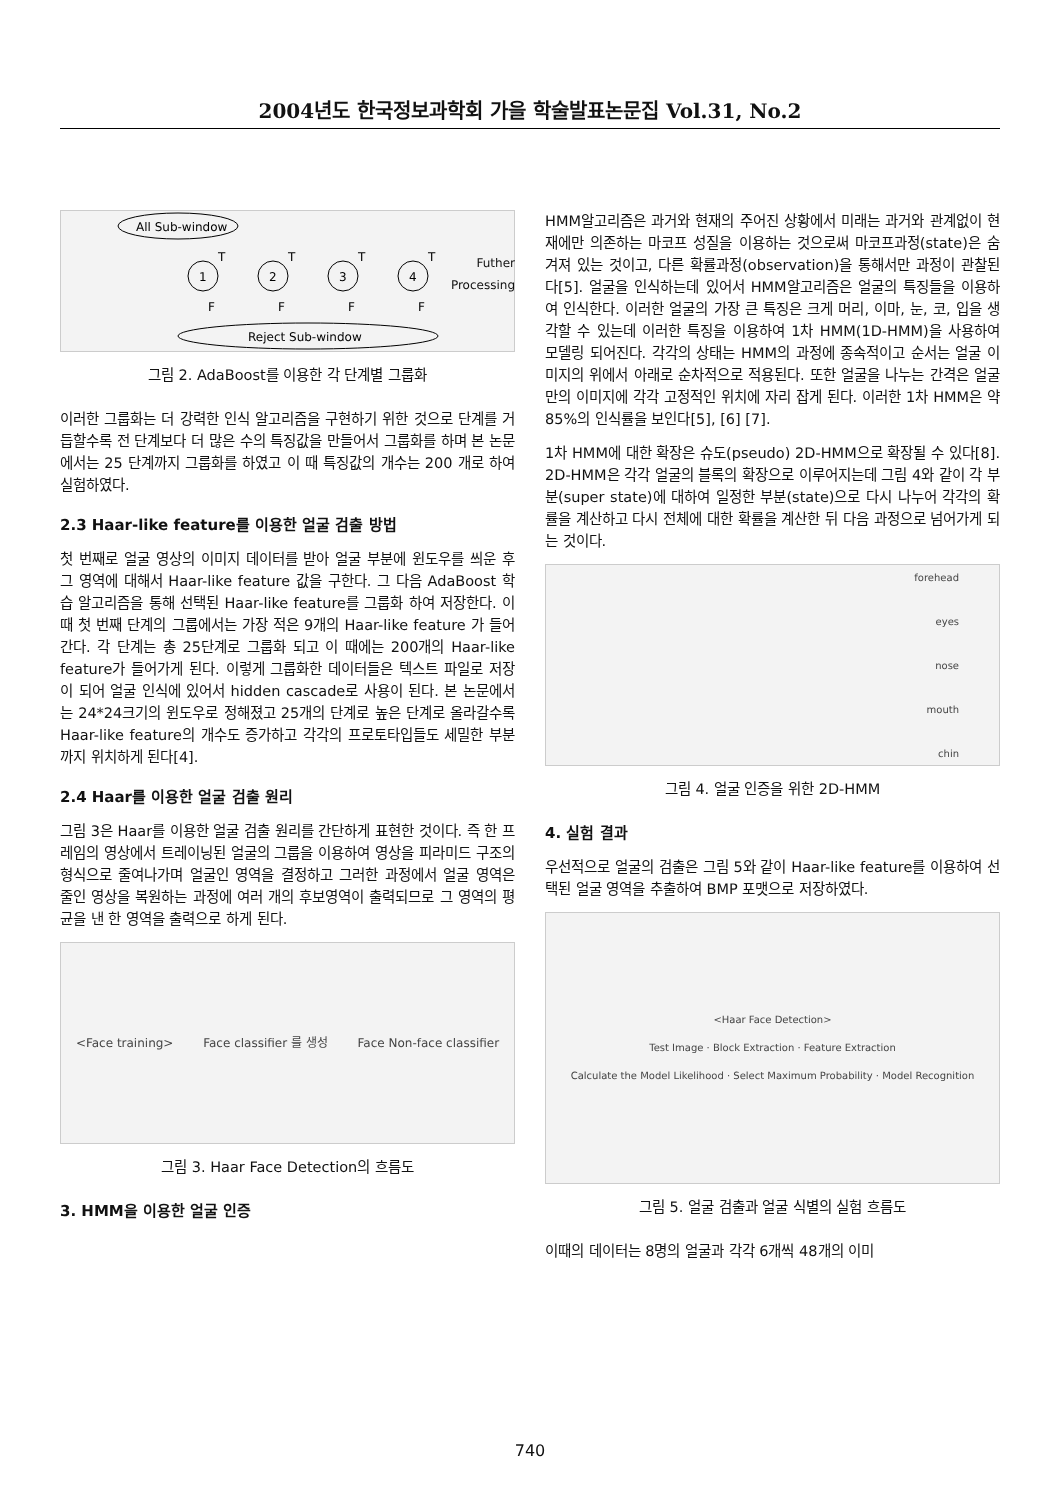2004년도 한국정보과학회 가을 학술발표논문집 Vol.31, No.2
All Sub-window
1
2
3
4
T
T
T
T
F
F
F
F
Reject Sub-window
Futher
Processing
그림 2. AdaBoost를 이용한 각 단계별 그룹화
이러한 그룹화는 더 강력한 인식 알고리즘을 구현하기 위한 것으로 단계를 거듭할수록 전 단계보다 더 많은 수의 특징값을 만들어서 그룹화를 하며 본 논문에서는 25 단계까지 그룹화를 하였고 이 때 특징값의 개수는 200 개로 하여 실험하였다.
2.3 Haar-like feature를 이용한 얼굴 검출 방법
첫 번째로 얼굴 영상의 이미지 데이터를 받아 얼굴 부분에 윈도우를 씌운 후 그 영역에 대해서 Haar-like feature 값을 구한다. 그 다음 AdaBoost 학습 알고리즘을 통해 선택된 Haar-like feature를 그룹화 하여 저장한다. 이 때 첫 번째 단계의 그룹에서는 가장 적은 9개의 Haar-like feature 가 들어간다. 각 단계는 총 25단계로 그룹화 되고 이 때에는 200개의 Haar-like feature가 들어가게 된다. 이렇게 그룹화한 데이터들은 텍스트 파일로 저장이 되어 얼굴 인식에 있어서 hidden cascade로 사용이 된다. 본 논문에서는 24*24크기의 윈도우로 정해졌고 25개의 단계로 높은 단계로 올라갈수록 Haar-like feature의 개수도 증가하고 각각의 프로토타입들도 세밀한 부분까지 위치하게 된다[4].
2.4 Haar를 이용한 얼굴 검출 원리
그림 3은 Haar를 이용한 얼굴 검출 원리를 간단하게 표현한 것이다. 즉 한 프레임의 영상에서 트레이닝된 얼굴의 그룹을 이용하여 영상을 피라미드 구조의 형식으로 줄여나가며 얼굴인 영역을 결정하고 그러한 과정에서 얼굴 영역은 줄인 영상을 복원하는 과정에 여러 개의 후보영역이 출력되므로 그 영역의 평균을 낸 한 영역을 출력으로 하게 된다.
<Face training> Face classifier 를 생성 Face Non-face classifier
그림 3. Haar Face Detection의 흐름도
3. HMM을 이용한 얼굴 인증
HMM알고리즘은 과거와 현재의 주어진 상황에서 미래는 과거와 관계없이 현재에만 의존하는 마코프 성질을 이용하는 것으로써 마코프과정(state)은 숨겨져 있는 것이고, 다른 확률과정(observation)을 통해서만 과정이 관찰된다[5]. 얼굴을 인식하는데 있어서 HMM알고리즘은 얼굴의 특징들을 이용하여 인식한다. 이러한 얼굴의 가장 큰 특징은 크게 머리, 이마, 눈, 코, 입을 생각할 수 있는데 이러한 특징을 이용하여 1차 HMM(1D-HMM)을 사용하여 모델링 되어진다. 각각의 상태는 HMM의 과정에 종속적이고 순서는 얼굴 이미지의 위에서 아래로 순차적으로 적용된다. 또한 얼굴을 나누는 간격은 얼굴만의 이미지에 각각 고정적인 위치에 자리 잡게 된다. 이러한 1차 HMM은 약 85%의 인식률을 보인다[5], [6] [7].
1차 HMM에 대한 확장은 슈도(pseudo) 2D-HMM으로 확장될 수 있다[8]. 2D-HMM은 각각 얼굴의 블록의 확장으로 이루어지는데 그림 4와 같이 각 부분(super state)에 대하여 일정한 부분(state)으로 다시 나누어 각각의 확률을 계산하고 다시 전체에 대한 확률을 계산한 뒤 다음 과정으로 넘어가게 되는 것이다.
forehead
eyes
nose
mouth
chin
그림 4. 얼굴 인증을 위한 2D-HMM
4. 실험 결과
우선적으로 얼굴의 검출은 그림 5와 같이 Haar-like feature를 이용하여 선택된 얼굴 영역을 추출하여 BMP 포맷으로 저장하였다.
<Haar Face Detection>
Test Image · Block Extraction · Feature Extraction
Calculate the Model Likelihood · Select Maximum Probability · Model Recognition
그림 5. 얼굴 검출과 얼굴 식별의 실험 흐름도
이때의 데이터는 8명의 얼굴과 각각 6개씩 48개의 이미
740